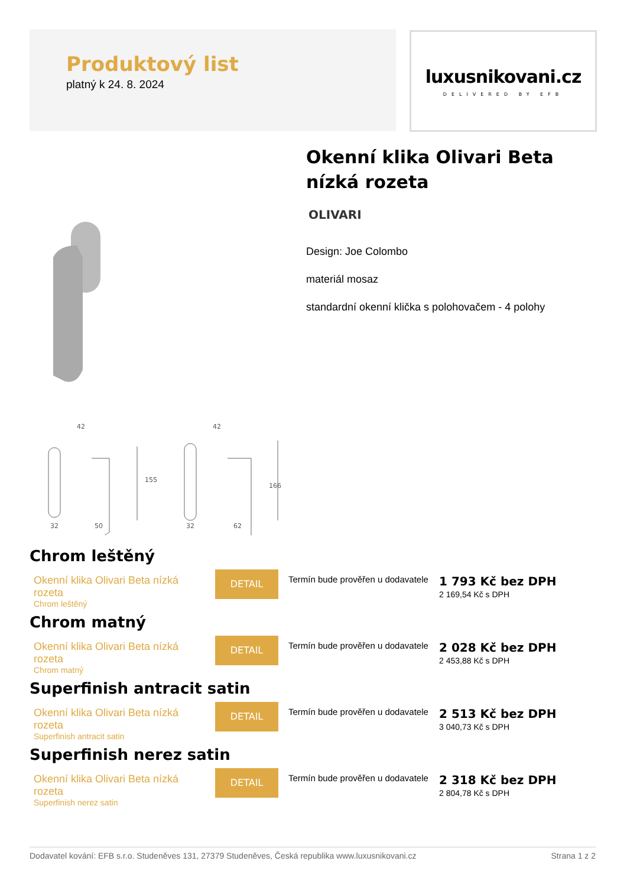Produktový list
platný k 24. 8. 2024
luxusnikovani.cz
DELIVERED BY EFB
42
32
50
42
32
62
155
166
Okenní klika Olivari Beta nízká rozeta
OLIVARI
Design: Joe Colombo
materiál mosaz
standardní okenní klička s polohovačem - 4 polohy
Chrom leštěný
Okenní klika Olivari Beta nízká rozeta
Chrom leštěný
DETAIL
Termín bude prověřen u dodavatele
1 793 Kč bez DPH
2 169,54 Kč s DPH
Chrom matný
Okenní klika Olivari Beta nízká rozeta
Chrom matný
DETAIL
Termín bude prověřen u dodavatele
2 028 Kč bez DPH
2 453,88 Kč s DPH
Superfinish antracit satin
Okenní klika Olivari Beta nízká rozeta
Superfinish antracit satin
DETAIL
Termín bude prověřen u dodavatele
2 513 Kč bez DPH
3 040,73 Kč s DPH
Superfinish nerez satin
Okenní klika Olivari Beta nízká rozeta
Superfinish nerez satin
DETAIL
Termín bude prověřen u dodavatele
2 318 Kč bez DPH
2 804,78 Kč s DPH
Dodavatel kování: EFB s.r.o. Studeněves 131, 27379 Studeněves, Česká republika www.luxusnikovani.cz Strana 1 z 2